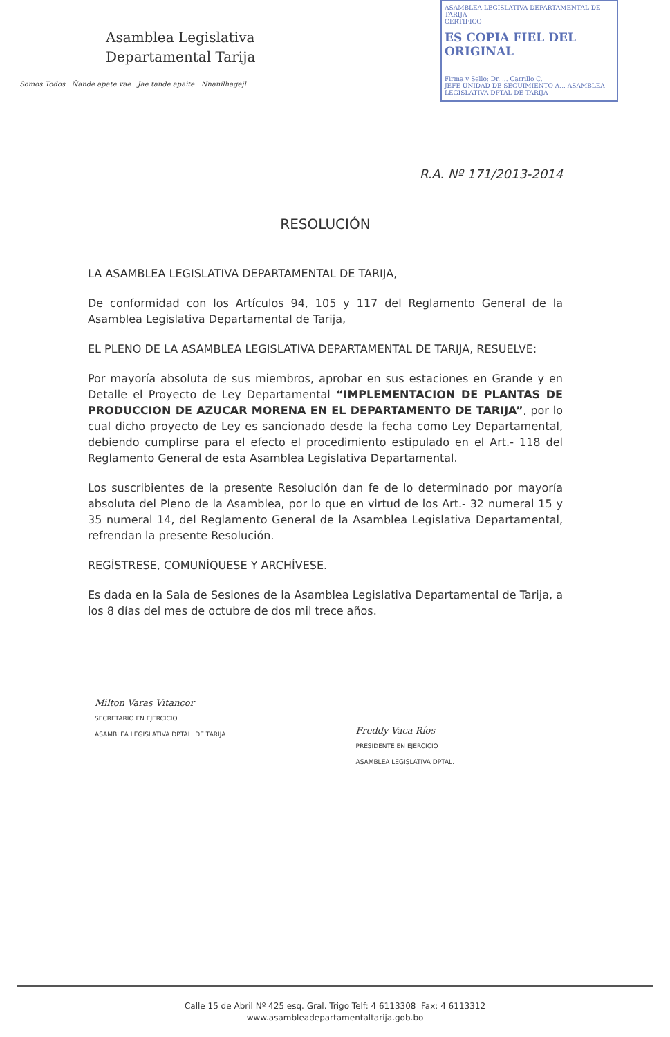Asamblea Legislativa
Departamental Tarija
Somos Todos Ñande apate vae Jae tande apaite Nnanilhagejl
ASAMBLEA LEGISLATIVA DEPARTAMENTAL DE TARIJA
CERTIFICO
ES COPIA FIEL DEL ORIGINAL
Firma y Sello: Dr. ... Carrillo C.
JEFE UNIDAD DE SEGUIMIENTO A... ASAMBLEA LEGISLATIVA DPTAL DE TARIJA
R.A. Nº 171/2013-2014
RESOLUCIÓN
LA ASAMBLEA LEGISLATIVA DEPARTAMENTAL DE TARIJA,
De conformidad con los Artículos 94, 105 y 117 del Reglamento General de la Asamblea Legislativa Departamental de Tarija,
EL PLENO DE LA ASAMBLEA LEGISLATIVA DEPARTAMENTAL DE TARIJA, RESUELVE:
Por mayoría absoluta de sus miembros, aprobar en sus estaciones en Grande y en Detalle el Proyecto de Ley Departamental “IMPLEMENTACION DE PLANTAS DE PRODUCCION DE AZUCAR MORENA EN EL DEPARTAMENTO DE TARIJA”, por lo cual dicho proyecto de Ley es sancionado desde la fecha como Ley Departamental, debiendo cumplirse para el efecto el procedimiento estipulado en el Art.- 118 del Reglamento General de esta Asamblea Legislativa Departamental.
Los suscribientes de la presente Resolución dan fe de lo determinado por mayoría absoluta del Pleno de la Asamblea, por lo que en virtud de los Art.- 32 numeral 15 y 35 numeral 14, del Reglamento General de la Asamblea Legislativa Departamental, refrendan la presente Resolución.
REGÍSTRESE, COMUNÍQUESE Y ARCHÍVESE.
Es dada en la Sala de Sesiones de la Asamblea Legislativa Departamental de Tarija, a los 8 días del mes de octubre de dos mil trece años.
Milton Varas Vitancor
SECRETARIO EN EJERCICIO
ASAMBLEA LEGISLATIVA DPTAL. DE TARIJA
Freddy Vaca Ríos
PRESIDENTE EN EJERCICIO
ASAMBLEA LEGISLATIVA DPTAL.
Calle 15 de Abril Nº 425 esq. Gral. Trigo Telf: 4 6113308 Fax: 4 6113312
www.asambleadepartamentaltarija.gob.bo